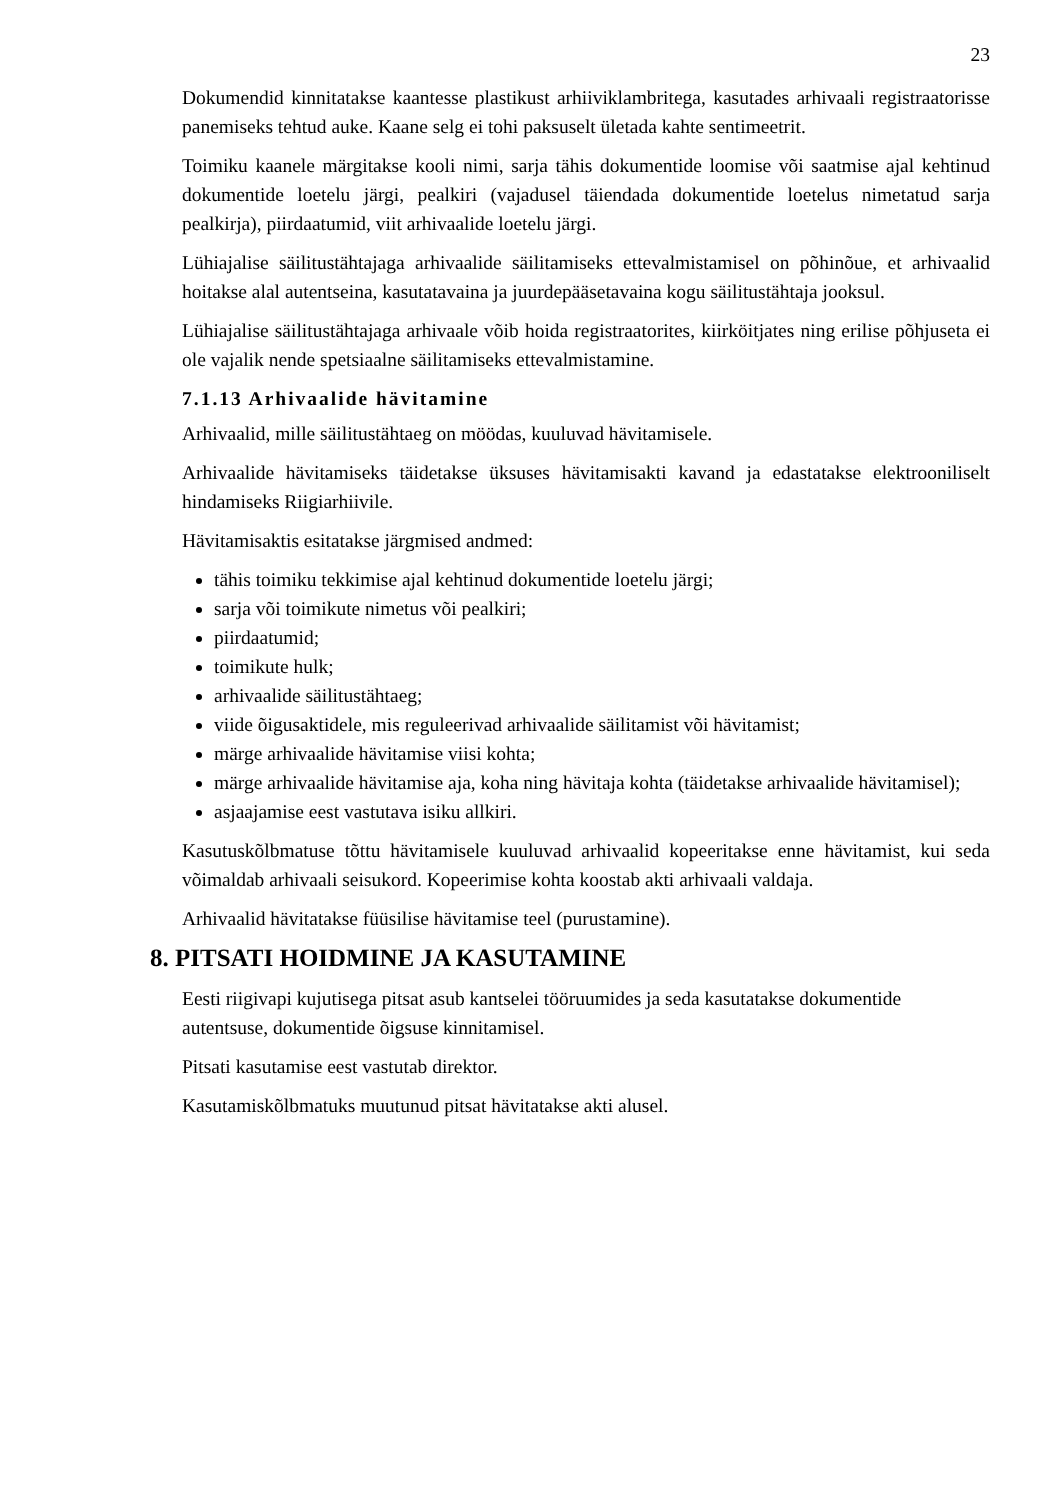23
Dokumendid kinnitatakse kaantesse plastikust arhiiviklambritega, kasutades arhivaali registraatorisse panemiseks tehtud auke. Kaane selg ei tohi paksuselt ületada kahte sentimeetrit.
Toimiku kaanele märgitakse kooli nimi, sarja tähis dokumentide loomise või saatmise ajal kehtinud dokumentide loetelu järgi, pealkiri (vajadusel täiendada dokumentide loetelus nimetatud sarja pealkirja), piirdaatumid, viit arhivaalide loetelu järgi.
Lühiajalise säilitustähtajaga arhivaalide säilitamiseks ettevalmistamisel on põhinõue, et arhivaalid hoitakse alal autentseina, kasutatavaina ja juurdepääsetavaina kogu säilitustähtaja jooksul.
Lühiajalise säilitustähtajaga arhivaale võib hoida registraatorites, kiirköitjates ning erilise põhjuseta ei ole vajalik nende spetsiaalne säilitamiseks ettevalmistamine.
7.1.13 Arhivaalide hävitamine
Arhivaalid, mille säilitustähtaeg on möödas, kuuluvad hävitamisele.
Arhivaalide hävitamiseks täidetakse üksuses hävitamisakti kavand ja edastatakse elektrooniliselt hindamiseks Riigiarhiivile.
Hävitamisaktis esitatakse järgmised andmed:
tähis toimiku tekkimise ajal kehtinud dokumentide loetelu järgi;
sarja või toimikute nimetus või pealkiri;
piirdaatumid;
toimikute hulk;
arhivaalide säilitustähtaeg;
viide õigusaktidele, mis reguleerivad arhivaalide säilitamist või hävitamist;
märge arhivaalide hävitamise viisi kohta;
märge arhivaalide hävitamise aja, koha ning hävitaja kohta (täidetakse arhivaalide hävitamisel);
asjaajamise eest vastutava isiku allkiri.
Kasutuskõlbmatuse tõttu hävitamisele kuuluvad arhivaalid kopeeritakse enne hävitamist, kui seda võimaldab arhivaali seisukord. Kopeerimise kohta koostab akti arhivaali valdaja.
Arhivaalid hävitatakse füüsilise hävitamise teel (purustamine).
8. PITSATI HOIDMINE JA KASUTAMINE
Eesti riigivapi kujutisega pitsat asub kantselei tööruumides ja seda kasutatakse dokumentide autentsuse, dokumentide õigsuse kinnitamisel.
Pitsati kasutamise eest vastutab direktor.
Kasutamiskõlbmatuks muutunud pitsat hävitatakse akti alusel.